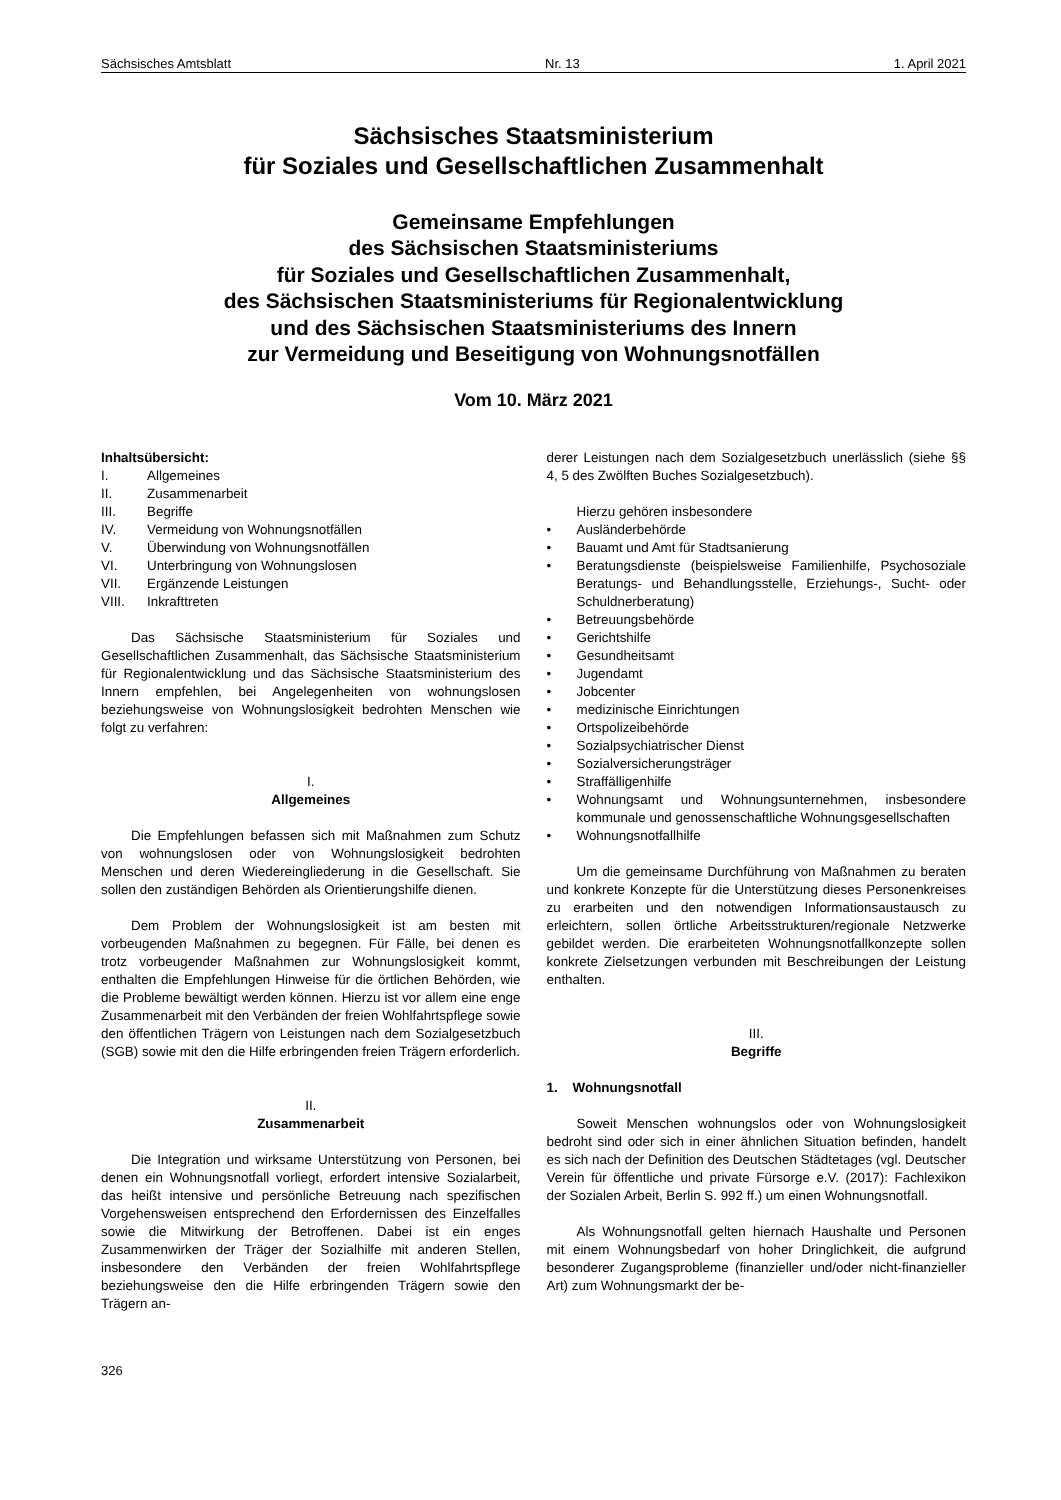Sächsisches Amtsblatt Nr. 13 1. April 2021
Sächsisches Staatsministerium
für Soziales und Gesellschaftlichen Zusammenhalt
Gemeinsame Empfehlungen
des Sächsischen Staatsministeriums
für Soziales und Gesellschaftlichen Zusammenhalt,
des Sächsischen Staatsministeriums für Regionalentwicklung
und des Sächsischen Staatsministeriums des Innern
zur Vermeidung und Beseitigung von Wohnungsnotfällen
Vom 10. März 2021
Inhaltsübersicht:
| I. | Allgemeines |
| II. | Zusammenarbeit |
| III. | Begriffe |
| IV. | Vermeidung von Wohnungsnotfällen |
| V. | Überwindung von Wohnungsnotfällen |
| VI. | Unterbringung von Wohnungslosen |
| VII. | Ergänzende Leistungen |
| VIII. | Inkrafttreten |
Das Sächsische Staatsministerium für Soziales und Gesellschaftlichen Zusammenhalt, das Sächsische Staatsministerium für Regionalentwicklung und das Sächsische Staatsministerium des Innern empfehlen, bei Angelegenheiten von wohnungslosen beziehungsweise von Wohnungslosigkeit bedrohten Menschen wie folgt zu verfahren:
I.
Allgemeines
Die Empfehlungen befassen sich mit Maßnahmen zum Schutz von wohnungslosen oder von Wohnungslosigkeit bedrohten Menschen und deren Wiedereingliederung in die Gesellschaft. Sie sollen den zuständigen Behörden als Orientierungshilfe dienen.
Dem Problem der Wohnungslosigkeit ist am besten mit vorbeugenden Maßnahmen zu begegnen. Für Fälle, bei denen es trotz vorbeugender Maßnahmen zur Wohnungslosigkeit kommt, enthalten die Empfehlungen Hinweise für die örtlichen Behörden, wie die Probleme bewältigt werden können. Hierzu ist vor allem eine enge Zusammenarbeit mit den Verbänden der freien Wohlfahrtspflege sowie den öffentlichen Trägern von Leistungen nach dem Sozialgesetzbuch (SGB) sowie mit den die Hilfe erbringenden freien Trägern erforderlich.
II.
Zusammenarbeit
Die Integration und wirksame Unterstützung von Personen, bei denen ein Wohnungsnotfall vorliegt, erfordert intensive Sozialarbeit, das heißt intensive und persönliche Betreuung nach spezifischen Vorgehensweisen entsprechend den Erfordernissen des Einzelfalles sowie die Mitwirkung der Betroffenen. Dabei ist ein enges Zusammenwirken der Träger der Sozialhilfe mit anderen Stellen, insbesondere den Verbänden der freien Wohlfahrtspflege beziehungsweise den die Hilfe erbringenden Trägern sowie den Trägern an-
derer Leistungen nach dem Sozialgesetzbuch unerlässlich (siehe §§ 4, 5 des Zwölften Buches Sozialgesetzbuch).
Hierzu gehören insbesondere
• Ausländerbehörde
• Bauamt und Amt für Stadtsanierung
• Beratungsdienste (beispielsweise Familienhilfe, Psychosoziale Beratungs- und Behandlungsstelle, Erziehungs-, Sucht- oder Schuldnerberatung)
• Betreuungsbehörde
• Gerichtshilfe
• Gesundheitsamt
• Jugendamt
• Jobcenter
• medizinische Einrichtungen
• Ortspolizeibehörde
• Sozialpsychiatrischer Dienst
• Sozialversicherungsträger
• Straffälligenhilfe
• Wohnungsamt und Wohnungsunternehmen, insbesondere kommunale und genossenschaftliche Wohnungsgesellschaften
• Wohnungsnotfallhilfe
Um die gemeinsame Durchführung von Maßnahmen zu beraten und konkrete Konzepte für die Unterstützung dieses Personenkreises zu erarbeiten und den notwendigen Informationsaustausch zu erleichtern, sollen örtliche Arbeitsstrukturen/regionale Netzwerke gebildet werden. Die erarbeiteten Wohnungsnotfallkonzepte sollen konkrete Zielsetzungen verbunden mit Beschreibungen der Leistung enthalten.
III.
Begriffe
1. Wohnungsnotfall
Soweit Menschen wohnungslos oder von Wohnungslosigkeit bedroht sind oder sich in einer ähnlichen Situation befinden, handelt es sich nach der Definition des Deutschen Städtetages (vgl. Deutscher Verein für öffentliche und private Fürsorge e.V. (2017): Fachlexikon der Sozialen Arbeit, Berlin S. 992 ff.) um einen Wohnungsnotfall.
Als Wohnungsnotfall gelten hiernach Haushalte und Personen mit einem Wohnungsbedarf von hoher Dringlichkeit, die aufgrund besonderer Zugangsprobleme (finanzieller und/oder nicht-finanzieller Art) zum Wohnungsmarkt der be-
326